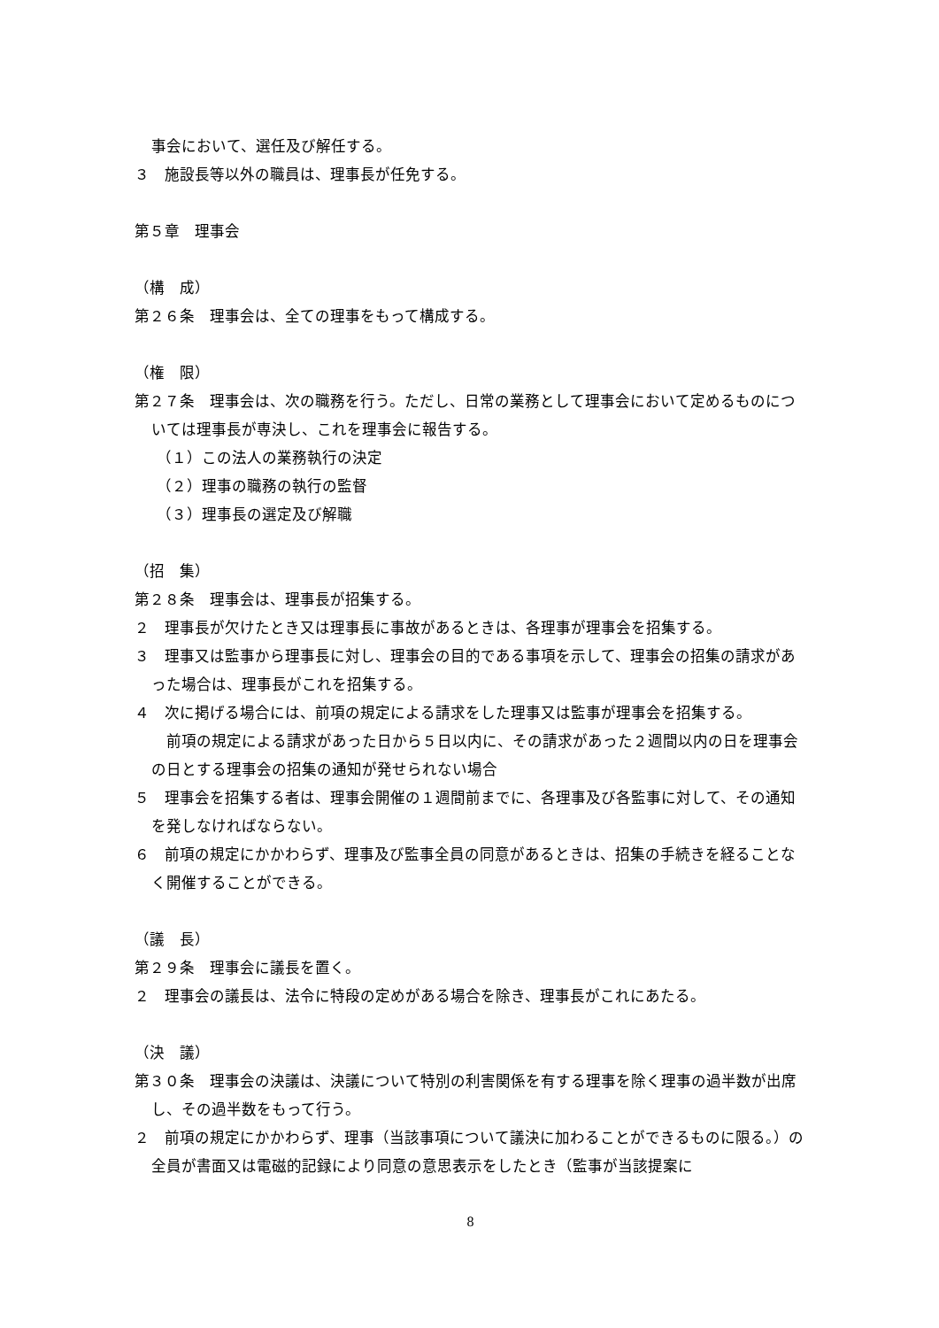事会において、選任及び解任する。
３　施設長等以外の職員は、理事長が任免する。
第５章　理事会
（構　成）
第２６条　理事会は、全ての理事をもって構成する。
（権　限）
第２７条　理事会は、次の職務を行う。ただし、日常の業務として理事会において定めるものについては理事長が専決し、これを理事会に報告する。
（１）この法人の業務執行の決定
（２）理事の職務の執行の監督
（３）理事長の選定及び解職
（招　集）
第２８条　理事会は、理事長が招集する。
２　理事長が欠けたとき又は理事長に事故があるときは、各理事が理事会を招集する。
３　理事又は監事から理事長に対し、理事会の目的である事項を示して、理事会の招集の請求があった場合は、理事長がこれを招集する。
４　次に掲げる場合には、前項の規定による請求をした理事又は監事が理事会を招集する。
　前項の規定による請求があった日から５日以内に、その請求があった２週間以内の日を理事会の日とする理事会の招集の通知が発せられない場合
５　理事会を招集する者は、理事会開催の１週間前までに、各理事及び各監事に対して、その通知を発しなければならない。
６　前項の規定にかかわらず、理事及び監事全員の同意があるときは、招集の手続きを経ることなく開催することができる。
（議　長）
第２９条　理事会に議長を置く。
２　理事会の議長は、法令に特段の定めがある場合を除き、理事長がこれにあたる。
（決　議）
第３０条　理事会の決議は、決議について特別の利害関係を有する理事を除く理事の過半数が出席し、その過半数をもって行う。
２　前項の規定にかかわらず、理事（当該事項について議決に加わることができるものに限る。）の全員が書面又は電磁的記録により同意の意思表示をしたとき（監事が当該提案に
8